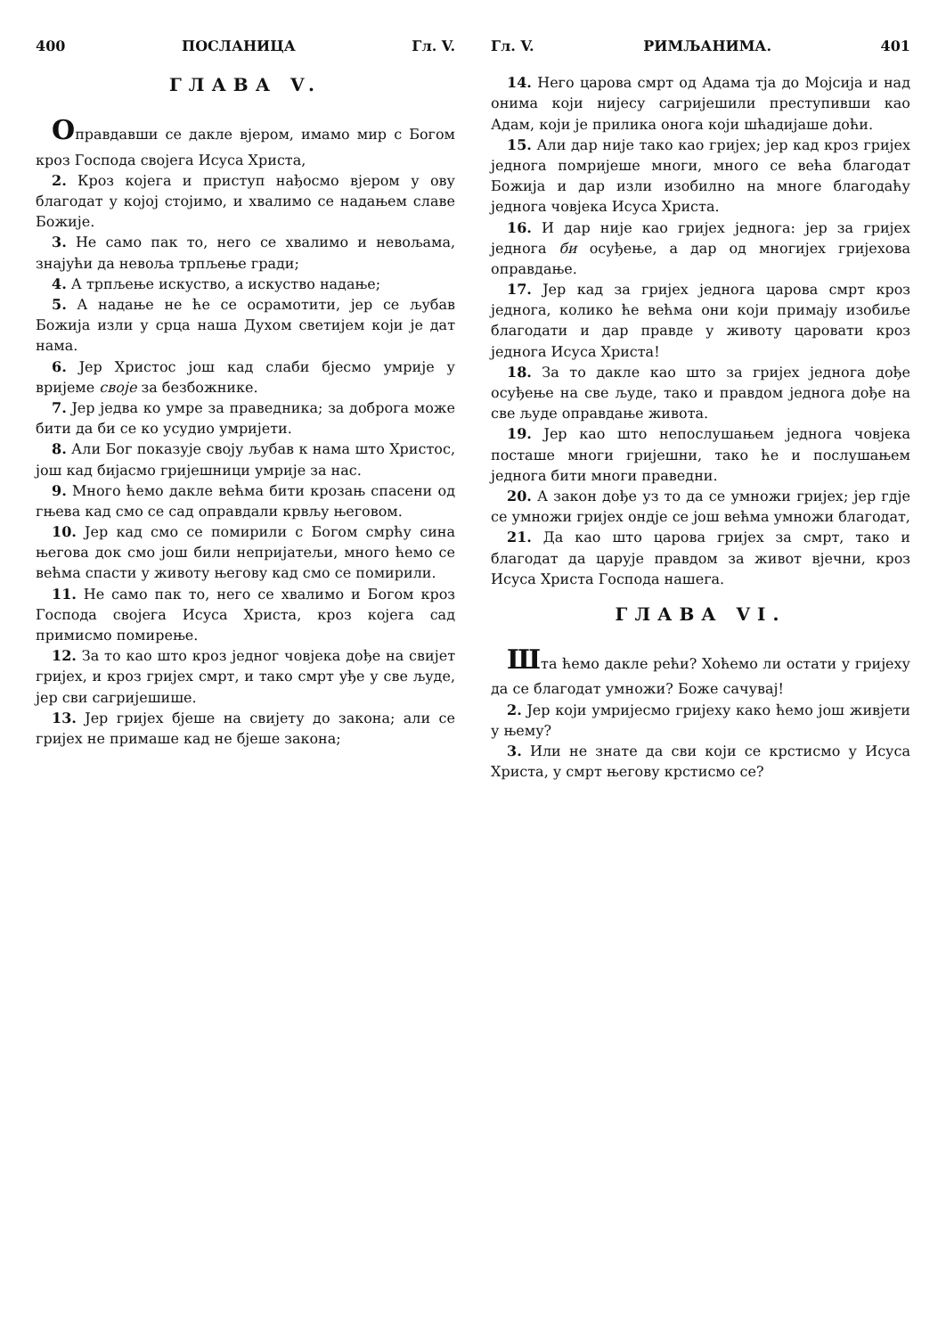400 ПОСЛАНИЦА Гл. V.
ГЛАВА V.
Оправдавши се дакле вјером, имамо мир с Богом кроз Господа својега Исуса Христа,
2. Кроз којега и приступ нађосмо вјером у ову благодат у којој стојимо, и хвалимо се надањем славе Божије.
3. Не само пак то, него се хвалимо и невољама, знајући да невоља трпљење гради;
4. А трпљење искуство, а искуство надање;
5. А надање не ће се осрамотити, јер се љубав Божија изли у срца наша Духом светијем који је дат нама.
6. Јер Христос још кад слаби бјесмо умрије у вријеме своје за безбожнике.
7. Јер једва ко умре за праведника; за доброга може бити да би се ко усудио умријети.
8. Али Бог показује своју љубав к нама што Христос, још кад бијасмо гријешници умрије за нас.
9. Много ћемо дакле већма бити крозањ спасени од гњева кад смо се сад оправдали крвљу његовом.
10. Јер кад смо се помирили с Богом смрћу сина његова док смо још били непријатељи, много ћемо се већма спасти у животу његову кад смо се помирили.
11. Не само пак то, него се хвалимо и Богом кроз Господа својега Исуса Христа, кроз којега сад примисмо помирење.
12. За то као што кроз једног човјека дође на свијет гријех, и кроз гријех смрт, и тако смрт уђе у све људе, јер сви сагријешише.
13. Јер гријех бјеше на свијету до закона; али се гријех не примаше кад не бјеше закона;
Гл. V. РИМЉАНИМА. 401
14. Него царова смрт од Адама тја до Мојсија и над онима који нијесу сагријешили преступивши као Адам, који је прилика онога који шћадијаше доћи.
15. Али дар није тако као гријех; јер кад кроз гријех једнога помријеше многи, много се већа благодат Божија и дар изли изобилно на многе благодаћу једнога човјека Исуса Христа.
16. И дар није као гријех једнога: јер за гријех једнога би осуђење, а дар од многијех гријехова оправдање.
17. Јер кад за гријех једнога царова смрт кроз једнога, колико ће већма они који примају изобиље благодати и дар правде у животу царовати кроз једнога Исуса Христа!
18. За то дакле као што за гријех једнога дође осуђење на све људе, тако и правдом једнога дође на све људе оправдање живота.
19. Јер као што непослушањем једнога човјека посташе многи гријешни, тако ће и послушањем једнога бити многи праведни.
20. А закон дође уз то да се умножи гријех; јер гдје се умножи гријех ондје се још већма умножи благодат,
21. Да као што царова гријех за смрт, тако и благодат да царује правдом за живот вјечни, кроз Исуса Христа Господа нашега.
ГЛАВА VI.
Шта ћемо дакле рећи? Хоћемо ли остати у гријеху да се благодат умножи? Боже сачувај!
2. Јер који умријесмо гријеху како ћемо још живјети у њему?
3. Или не знате да сви који се крстисмо у Исуса Христа, у смрт његову крстисмо се?